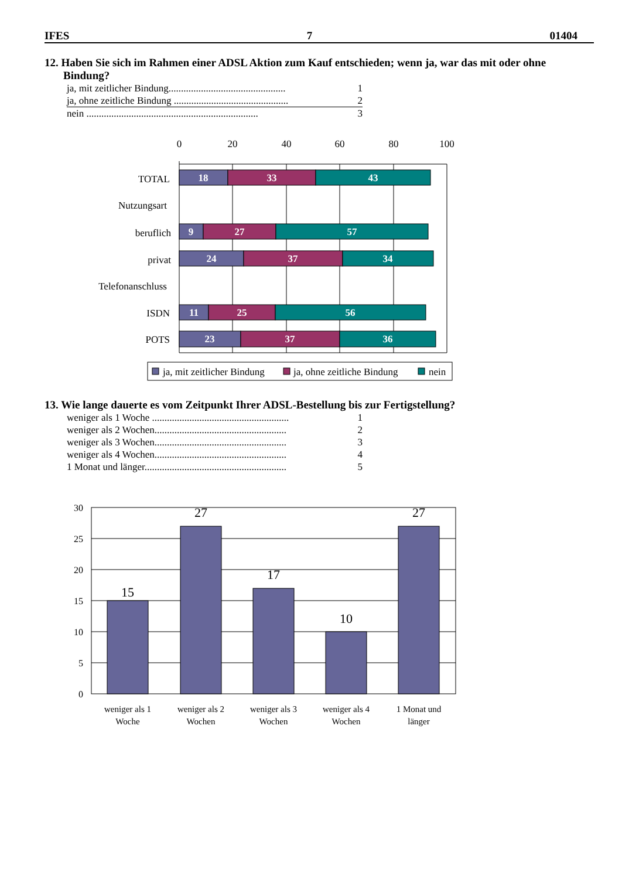IFES 7 01404
12. Haben Sie sich im Rahmen einer ADSL Aktion zum Kauf entschieden; wenn ja, war das mit oder ohne Bindung?
ja, mit zeitlicher Bindung............................................... 1
ja, ohne zeitliche Bindung .............................................. 2
nein ..................................................................... 3
0
20
40
60
80
100
TOTAL
Nutzungsart
beruflich
privat
Telefonanschluss
ISDN
POTS
18
33
43
9
27
57
24
37
34
11
25
56
23
37
36
ja, mit zeitlicher Bindung
ja, ohne zeitliche Bindung
nein
13. Wie lange dauerte es vom Zeitpunkt Ihrer ADSL-Bestellung bis zur Fertigstellung?
weniger als 1 Woche ....................................................... 1
weniger als 2 Wochen..................................................... 2
weniger als 3 Wochen..................................................... 3
weniger als 4 Wochen..................................................... 4
1 Monat und länger......................................................... 5
30
25
20
15
10
5
0
15
27
17
10
27
weniger als 1
Woche
weniger als 2
Wochen
weniger als 3
Wochen
weniger als 4
Wochen
1 Monat und
länger